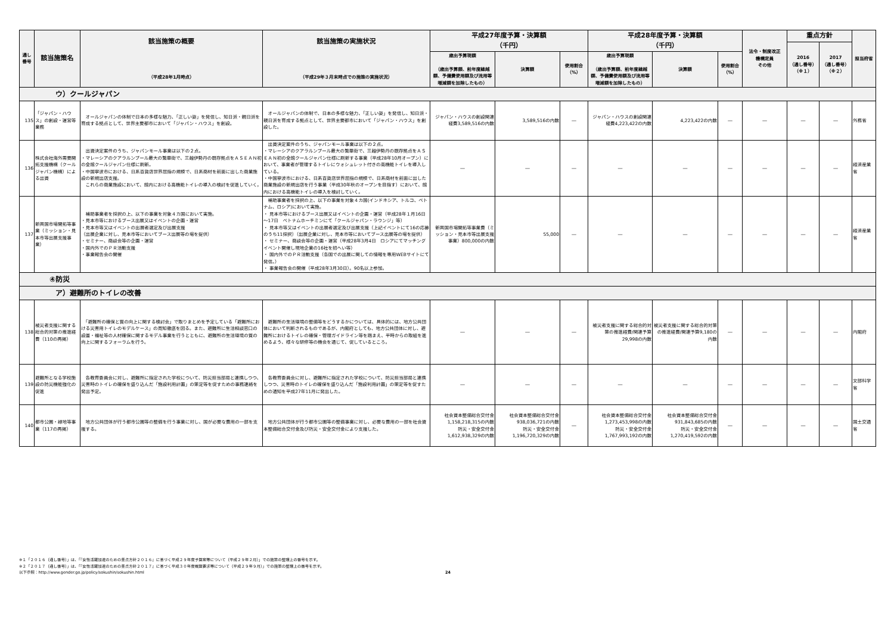| 通し番号 | 該当施策名 | 該当施策の概要 （平成28年1月時点） | 該当施策の実施状況 （平成29年３月末時点での施策の実施状況） | 平成27年度予算・決算額 （千円） | | | 平成28年度予算・決算額 （千円） | | | 法令・制度改正 機構定員 その他 | 重点方針 | | 担当府省 |
| --- | --- | --- | --- | --- | --- | --- | --- | --- | --- | --- | --- | --- | --- |
| | | | | | | | | | | | 2016 （通し番号） （※１） | 2017 （通し番号） （※２） | |
| | | | | 歳出予算現額 （歳出予算額、前年度繰越額、予備費使用額及び流用等増減額を加除したもの） | 決算額 | 使用割合 （%） | 歳出予算現額 （歳出予算額、前年度繰越額、予備費使用額及び流用等増減額を加除したもの） | 決算額 | 使用割合 （%） | | | | |
| ウ）クールジャパン | | | | | | | | | | | | | |
| 135 | 「ジャパン・ハウス」の創設・運営等業務 | オールジャパンの体制で日本の多様な魅力、「正しい姿」を発信し、知日派・親日派を育成する拠点として、世界主要都市において「ジャパン・ハウス」を創設。 | オールジャパンの体制で、日本の多様な魅力、「正しい姿」を発信し、知日派・親日派を育成する拠点として、世界主要都市において「ジャパン・ハウス」を創設した。 | ジャパン・ハウスの創設関連経費3,589,516の内数 | 3,589,516の内数 | ― | ジャパン・ハウスの創設関連経費4,223,422の内数 | 4,223,422の内数 | ― | ― | ― | ― | 外務省 |
| 136 | 株式会社海外需要開拓支援機構（クールジャパン機構）による出資 | 出資決定案件のうち、ジャパンモール事業は以下の２点。 ・マレーシアのクアラルンプール最大の繁華街で、三越伊勢丹の既存拠点をＡＳＥＡＮ初の全館クールジャパン仕様に刷新。 ・中国寧波市における、日系百貨店世界屈指の規模で、日系商材を前面に出した商業施設の新規出店支援。 これらの商業施設において、館内における高機能トイレの導入の検討を促進していく。 | 出資決定案件のうち、ジャパンモール事業は以下の２点。 ・マレーシアのクアラルンプール最大の繁華街で、三越伊勢丹の既存拠点をＡＳＥＡＮ初の全館クールジャパン仕様に刷新する事業（平成28年10月オープン）において、事業者が管理するトイレにウォシュレット付きの高機能トイレを導入している。 ・中国寧波市における、日系百貨店世界屈指の規模で、日系商材を前面に出した商業施設の新規出店を行う事業（平成30年秋のオープンを目指す）において、館内における高機能トイレの導入を検討していく。 | ― | ― | ― | ― | ― | ― | ― | ― | ― | 経済産業省 |
| 137 | 新興国市場開拓等事業（ミッション・見本市等出展支援事業） | 補助事業者を採択の上、以下の事業を対象４カ国において実施。 ・見本市等におけるブース出展又はイベントの企画・運営 ・見本市等又はイベントの出展者選定及び出展支援 （出展企業に対し、見本市等においてブース出展等の場を提供） ・セミナー、商談会等の企画・運営 ・国内外でのＰＲ活動支援 ・事業報告会の開催 | 補助事業者を採択の上、以下の事業を対象４カ国(インドネシア、トルコ、ベトナム、ロシア)において実施。 ・ 見本市等におけるブース出展又はイベントの企画・運営（平成28年１月16日～17日 ベトナムホーチミンにて「クールジャパン・ラウンジ」等） ・ 見本市等又はイベントの出展者選定及び出展支援（上記イベントにて16の応募のうち11採択）（出展企業に対し、見本市等においてブース出展等の場を提供） ・ セミナー、商談会等の企画・運営（平成28年3月4日 ロシアにてマッチングイベント開催し現地企業の16社を招へい等） ・ 国内外でのＰＲ活動支援（各国での出展に関しての情報を専用WEBサイトにて発信。） ・ 事業報告会の開催（平成28年3月30日）。90名以上参加。 | 新興国市場開拓等事業費（ミッション・見本市等出展支援事業）800,000の内数 | 55,000 | ― | ― | ― | ― | ― | ― | ― | 経済産業省 |
| ④防災 | | | | | | | | | | | | | |
| ア）避難所のトイレの改善 | | | | | | | | | | | | | |
| 138 | 被災者支援に関する総合的対策の推進経費（110の再掲） | 「避難所の確保と質の向上に関する検討会」で取りまとめを予定している「避難所における災害用トイレのモデルケース」の周知徹底を図る。また、避難所に生活相談窓口の設置・福祉等の人材確保に関するモデル事業を行うとともに、避難所の生活環境の質の向上に関するフォーラムを行う。 | 避難所の生活環境の整備等をどうするかについては、具体的には、地方公共団体において判断されるものであるが、内閣府としても、地方公共団体に対し、避難所におけるトイレの確保・管理ガイドライン等を踏まえ、平時からの取組を進めるよう、様々な研修等の機会を通じて、促しているところ。 | ― | ― | ― | 被災者支援に関する総合的対策の推進経費/関連予算29,998の内数 | 被災者支援に関する総合的対策の推進経費/関連予算9,180の内数 | ― | ― | ― | ― | 内閣府 |
| 139 | 避難所となる学校施設の防災機能強化の促進 | 各教育委員会に対し、避難所に指定された学校について、防災担当部局と連携しつつ、災害時のトイレの確保を盛り込んだ「施設利用計画」の策定等を促すための事務連絡を発出予定。 | 各教育委員会に対し、避難所に指定された学校について、防災担当部局と連携しつつ、災害時のトイレの確保を盛り込んだ「施設利用計画」の策定等を促すための通知を平成27年11月に発出した。 | ― | ― | ― | ― | ― | ― | ― | ― | ― | 文部科学省 |
| 140 | 都市公園・緑地等事業（117の再掲） | 地方公共団体が行う都市公園等の整備を行う事業に対し、国が必要な費用の一部を支援する。 | 地方公共団体が行う都市公園等の整備事業に対し、必要な費用の一部を社会資本整備総合交付金及び防災・安全交付金により支援した。 | 社会資本整備総合交付金 1,158,218,315の内数 防災・安全交付金 1,612,938,329の内数 | 社会資本整備総合交付金 938,036,721の内数 防災・安全交付金 1,196,720,329の内数 | ― | 社会資本整備総合交付金 1,273,453,998の内数 防災・安全交付金 1,767,993,192の内数 | 社会資本整備総合交付金 931,843,685の内数 防災・安全交付金 1,270,419,592の内数 | ― | ― | ― | ― | 国土交通省 |
※１「２０１６（通し番号）」は、「『女性活躍加速のための重点方針２０１６』に基づく平成２９年度予算案等について（平成２９年２月）」での施策の整理上の番号を示す。
※２「２０１７（通し番号）」は、「『女性活躍加速のための重点方針２０１７』に基づく平成３０年度概算要求等について（平成２９年９月）」での施策の整理上の番号を示す。
以下参照：http://www.gender.go.jp/policy/sokushin/sokushin.html 24